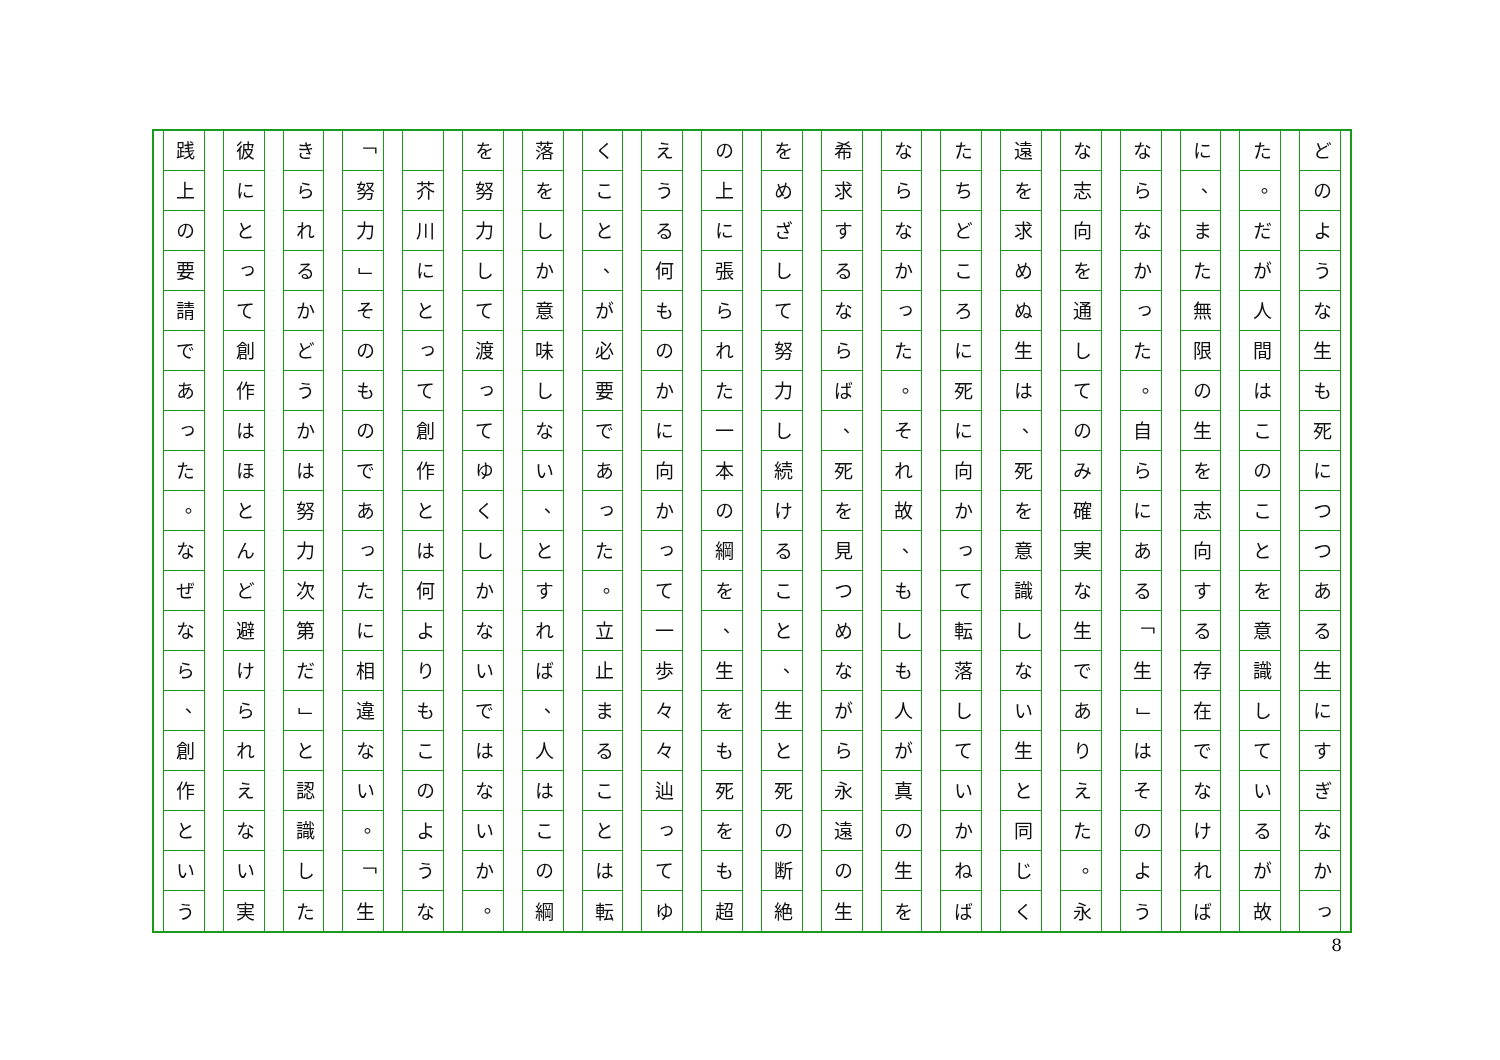どのような生も死につつある生にすぎなかっ
た
。
だが人間はこのことを意識しているが故
に
、
また無限の生を志向する存在でなければ
ならなかった
。
自らにある
「
生
」
はそのよう
な志向を通してのみ確実な生でありえた
。
永
遠を求めぬ生は
、
死を意識しない生と同じく
たちどころに死に向かって転落していかねば
ならなかった
。
それ故
、
もしも人が真の生を
希求するならば
、
死を見つめながら永遠の生
をめざして努力し続けること
、
生と死の断絶
の上に張られた一本の綱を
、
生をも死をも超
えうる何ものかに向かって一歩々々辿ってゆ
くこと
、
が必要であった
。
立止まることは転
落をしか意味しない
、
とすれば
、
人はこの綱
を努力して渡ってゆくしかないではないか
。
芥川にとって創作とは何よりもこのような
「
努力
」
そのものであったに相違ない
。
「
生
きられるかどうかは努力次第だ
」
と認識した
彼にとって創作はほとんど避けられえない実
践上の要請であった
。
なぜなら
、
創作という
8